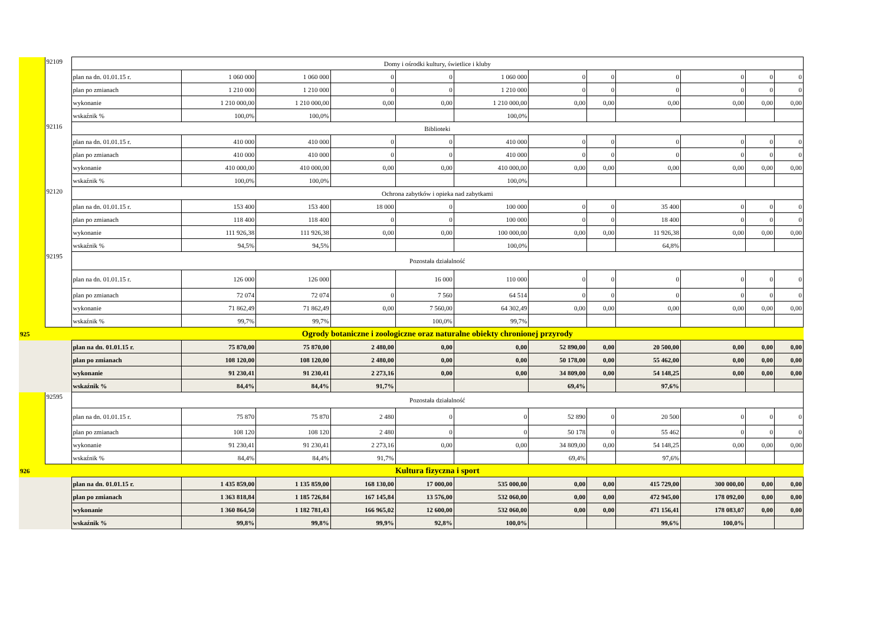| | 92109 | Domy i ośrodki kultury, świetlice i kluby | | | | | | | | | | | |
| | | plan na dn. 01.01.15 r. | 1 060 000 | 1 060 000 | 0 | 0 | 1 060 000 | 0 | 0 | 0 | 0 | 0 | 0 |
| | | plan po zmianach | 1 210 000 | 1 210 000 | 0 | 0 | 1 210 000 | 0 | 0 | 0 | 0 | 0 | 0 |
| | | wykonanie | 1 210 000,00 | 1 210 000,00 | 0,00 | 0,00 | 1 210 000,00 | 0,00 | 0,00 | 0,00 | 0,00 | 0,00 | 0,00 |
| | | wskaźnik % | 100,0% | 100,0% | | | 100,0% | | | | | | |
| | 92116 | Biblioteki | | | | | | | | | | | |
| | | plan na dn. 01.01.15 r. | 410 000 | 410 000 | 0 | 0 | 410 000 | 0 | 0 | 0 | 0 | 0 | 0 |
| | | plan po zmianach | 410 000 | 410 000 | 0 | 0 | 410 000 | 0 | 0 | 0 | 0 | 0 | 0 |
| | | wykonanie | 410 000,00 | 410 000,00 | 0,00 | 0,00 | 410 000,00 | 0,00 | 0,00 | 0,00 | 0,00 | 0,00 | 0,00 |
| | | wskaźnik % | 100,0% | 100,0% | | | 100,0% | | | | | | |
| | 92120 | Ochrona zabytków i opieka nad zabytkami | | | | | | | | | | | |
| | | plan na dn. 01.01.15 r. | 153 400 | 153 400 | 18 000 | 0 | 100 000 | 0 | 0 | 35 400 | 0 | 0 | 0 |
| | | plan po zmianach | 118 400 | 118 400 | 0 | 0 | 100 000 | 0 | 0 | 18 400 | 0 | 0 | 0 |
| | | wykonanie | 111 926,38 | 111 926,38 | 0,00 | 0,00 | 100 000,00 | 0,00 | 0,00 | 11 926,38 | 0,00 | 0,00 | 0,00 |
| | | wskaźnik % | 94,5% | 94,5% | | | 100,0% | | | 64,8% | | | |
| | 92195 | Pozostała działalność | | | | | | | | | | | |
| | | plan na dn. 01.01.15 r. | 126 000 | 126 000 | | 16 000 | 110 000 | 0 | 0 | 0 | 0 | 0 | 0 |
| | | plan po zmianach | 72 074 | 72 074 | 0 | 7 560 | 64 514 | 0 | 0 | 0 | 0 | 0 | 0 |
| | | wykonanie | 71 862,49 | 71 862,49 | 0,00 | 7 560,00 | 64 302,49 | 0,00 | 0,00 | 0,00 | 0,00 | 0,00 | 0,00 |
| | | wskaźnik % | 99,7% | 99,7% | | 100,0% | 99,7% | | | | | | |
| 925 | | Ogrody botaniczne i zoologiczne oraz naturalne obiekty chronionej przyrody | | | | | | | | | | | |
| | | plan na dn. 01.01.15 r. | 75 870,00 | 75 870,00 | 2 480,00 | 0,00 | 0,00 | 52 890,00 | 0,00 | 20 500,00 | 0,00 | 0,00 | 0,00 |
| | | plan po zmianach | 108 120,00 | 108 120,00 | 2 480,00 | 0,00 | 0,00 | 50 178,00 | 0,00 | 55 462,00 | 0,00 | 0,00 | 0,00 |
| | | wykonanie | 91 230,41 | 91 230,41 | 2 273,16 | 0,00 | 0,00 | 34 809,00 | 0,00 | 54 148,25 | 0,00 | 0,00 | 0,00 |
| | | wskaźnik % | 84,4% | 84,4% | 91,7% | | | 69,4% | | 97,6% | | | |
| | 92595 | Pozostała działalność | | | | | | | | | | | |
| | | plan na dn. 01.01.15 r. | 75 870 | 75 870 | 2 480 | 0 | 0 | 52 890 | 0 | 20 500 | 0 | 0 | 0 |
| | | plan po zmianach | 108 120 | 108 120 | 2 480 | 0 | 0 | 50 178 | 0 | 55 462 | 0 | 0 | 0 |
| | | wykonanie | 91 230,41 | 91 230,41 | 2 273,16 | 0,00 | 0,00 | 34 809,00 | 0,00 | 54 148,25 | 0,00 | 0,00 | 0,00 |
| | | wskaźnik % | 84,4% | 84,4% | 91,7% | | | 69,4% | | 97,6% | | | |
| 926 | | Kultura fizyczna i sport | | | | | | | | | | | |
| | | plan na dn. 01.01.15 r. | 1 435 859,00 | 1 135 859,00 | 168 130,00 | 17 000,00 | 535 000,00 | 0,00 | 0,00 | 415 729,00 | 300 000,00 | 0,00 | 0,00 |
| | | plan po zmianach | 1 363 818,84 | 1 185 726,84 | 167 145,84 | 13 576,00 | 532 060,00 | 0,00 | 0,00 | 472 945,00 | 178 092,00 | 0,00 | 0,00 |
| | | wykonanie | 1 360 864,50 | 1 182 781,43 | 166 965,02 | 12 600,00 | 532 060,00 | 0,00 | 0,00 | 471 156,41 | 178 083,07 | 0,00 | 0,00 |
| | | wskaźnik % | 99,8% | 99,8% | 99,9% | 92,8% | 100,0% | | | 99,6% | 100,0% | | |